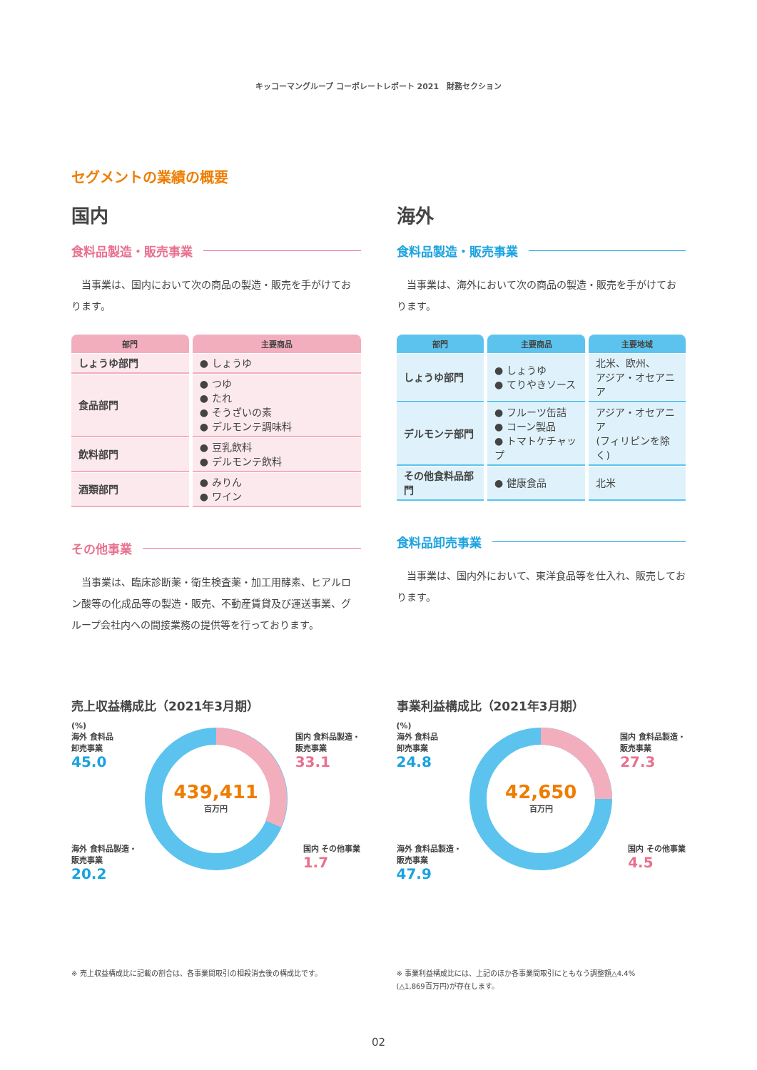キッコーマングループ コーポレートレポート 2021　財務セクション
セグメントの業績の概要
国内
食料品製造・販売事業
当事業は、国内において次の商品の製造・販売を手がけております。
| 部門 | 主要商品 |
| --- | --- |
| しょうゆ部門 | ● しょうゆ |
| 食品部門 | ● つゆ ● たれ ● そうざいの素 ● デルモンテ調味料 |
| 飲料部門 | ● 豆乳飲料 ● デルモンテ飲料 |
| 酒類部門 | ● みりん ● ワイン |
その他事業
当事業は、臨床診断薬・衛生検査薬・加工用酵素、ヒアルロン酸等の化成品等の製造・販売、不動産賃貸及び運送事業、グループ会社内への間接業務の提供等を行っております。
海外
食料品製造・販売事業
当事業は、海外において次の商品の製造・販売を手がけております。
| 部門 | 主要商品 | 主要地域 |
| --- | --- | --- |
| しょうゆ部門 | ● しょうゆ ● てりやきソース | 北米、欧州、 アジア・オセアニア |
| デルモンテ部門 | ● フルーツ缶詰 ● コーン製品 ● トマトケチャップ | アジア・オセアニア (フィリピンを除く) |
| その他食料品部門 | ● 健康食品 | 北米 |
食料品卸売事業
当事業は、国内外において、東洋食品等を仕入れ、販売しております。
売上収益構成比（2021年3月期）
(%)
海外 食料品
卸売事業
45.0
国内 食料品製造・
販売事業
33.1
439,411
百万円
海外 食料品製造・
販売事業
20.2
国内 その他事業
1.7
※ 売上収益構成比に記載の割合は、各事業間取引の相殺消去後の構成比です。
事業利益構成比（2021年3月期）
(%)
海外 食料品
卸売事業
24.8
国内 食料品製造・
販売事業
27.3
42,650
百万円
海外 食料品製造・
販売事業
47.9
国内 その他事業
4.5
※ 事業利益構成比には、上記のほか各事業間取引にともなう調整額△4.4%
(△1,869百万円)が存在します。
02